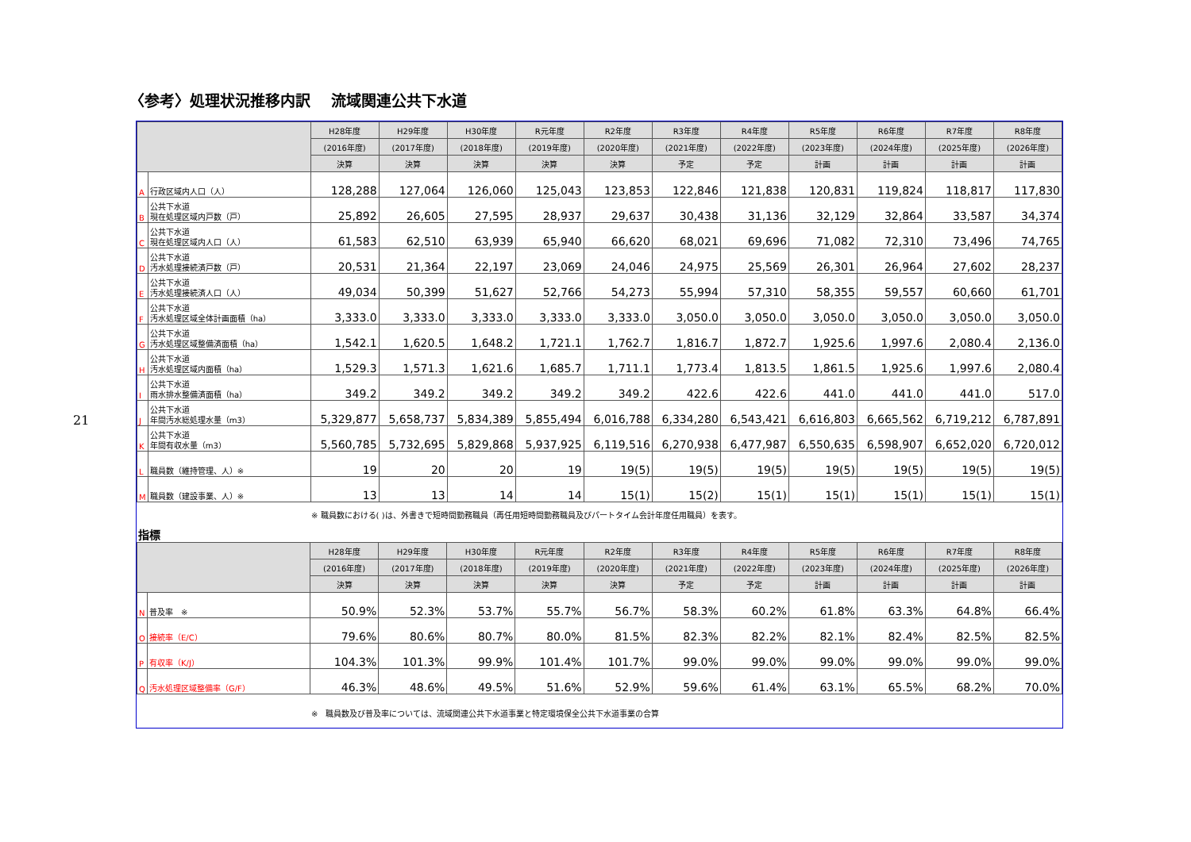21
〈参考〉処理状況推移内訳　 流域関連公共下水道
| | | H28年度 | H29年度 | H30年度 | R元年度 | R2年度 | R3年度 | R4年度 | R5年度 | R6年度 | R7年度 | R8年度 |
| --- | --- | --- | --- | --- | --- | --- | --- | --- | --- | --- | --- | --- |
| | | (2016年度) | (2017年度) | (2018年度) | (2019年度) | (2020年度) | (2021年度) | (2022年度) | (2023年度) | (2024年度) | (2025年度) | (2026年度) |
| | | 決算 | 決算 | 決算 | 決算 | 決算 | 予定 | 予定 | 計画 | 計画 | 計画 | 計画 |
| A | 行政区域内人口（人） | 128,288 | 127,064 | 126,060 | 125,043 | 123,853 | 122,846 | 121,838 | 120,831 | 119,824 | 118,817 | 117,830 |
| B | 公共下水道 現在処理区域内戸数（戸） | 25,892 | 26,605 | 27,595 | 28,937 | 29,637 | 30,438 | 31,136 | 32,129 | 32,864 | 33,587 | 34,374 |
| C | 公共下水道 現在処理区域内人口（人） | 61,583 | 62,510 | 63,939 | 65,940 | 66,620 | 68,021 | 69,696 | 71,082 | 72,310 | 73,496 | 74,765 |
| D | 公共下水道 汚水処理接続済戸数（戸） | 20,531 | 21,364 | 22,197 | 23,069 | 24,046 | 24,975 | 25,569 | 26,301 | 26,964 | 27,602 | 28,237 |
| E | 公共下水道 汚水処理接続済人口（人） | 49,034 | 50,399 | 51,627 | 52,766 | 54,273 | 55,994 | 57,310 | 58,355 | 59,557 | 60,660 | 61,701 |
| F | 公共下水道 汚水処理区域全体計画面積（ha） | 3,333.0 | 3,333.0 | 3,333.0 | 3,333.0 | 3,333.0 | 3,050.0 | 3,050.0 | 3,050.0 | 3,050.0 | 3,050.0 | 3,050.0 |
| G | 公共下水道 汚水処理区域整備済面積（ha） | 1,542.1 | 1,620.5 | 1,648.2 | 1,721.1 | 1,762.7 | 1,816.7 | 1,872.7 | 1,925.6 | 1,997.6 | 2,080.4 | 2,136.0 |
| H | 公共下水道 汚水処理区域内面積（ha） | 1,529.3 | 1,571.3 | 1,621.6 | 1,685.7 | 1,711.1 | 1,773.4 | 1,813.5 | 1,861.5 | 1,925.6 | 1,997.6 | 2,080.4 |
| I | 公共下水道 雨水排水整備済面積（ha） | 349.2 | 349.2 | 349.2 | 349.2 | 349.2 | 422.6 | 422.6 | 441.0 | 441.0 | 441.0 | 517.0 |
| J | 公共下水道 年間汚水総処理水量（m3） | 5,329,877 | 5,658,737 | 5,834,389 | 5,855,494 | 6,016,788 | 6,334,280 | 6,543,421 | 6,616,803 | 6,665,562 | 6,719,212 | 6,787,891 |
| K | 公共下水道 年間有収水量（m3） | 5,560,785 | 5,732,695 | 5,829,868 | 5,937,925 | 6,119,516 | 6,270,938 | 6,477,987 | 6,550,635 | 6,598,907 | 6,652,020 | 6,720,012 |
| L | 職員数（維持管理、人）※ | 19 | 20 | 20 | 19 | 19(5) | 19(5) | 19(5) | 19(5) | 19(5) | 19(5) | 19(5) |
| M | 職員数（建設事業、人）※ | 13 | 13 | 14 | 14 | 15(1) | 15(2) | 15(1) | 15(1) | 15(1) | 15(1) | 15(1) |
※ 職員数における( )は、外書きで短時間勤務職員（再任用短時間勤務職員及びパートタイム会計年度任用職員）を表す。
指標
| | | H28年度 | H29年度 | H30年度 | R元年度 | R2年度 | R3年度 | R4年度 | R5年度 | R6年度 | R7年度 | R8年度 |
| --- | --- | --- | --- | --- | --- | --- | --- | --- | --- | --- | --- | --- |
| | | (2016年度) | (2017年度) | (2018年度) | (2019年度) | (2020年度) | (2021年度) | (2022年度) | (2023年度) | (2024年度) | (2025年度) | (2026年度) |
| | | 決算 | 決算 | 決算 | 決算 | 決算 | 予定 | 予定 | 計画 | 計画 | 計画 | 計画 |
| N | 普及率 ※ | 50.9% | 52.3% | 53.7% | 55.7% | 56.7% | 58.3% | 60.2% | 61.8% | 63.3% | 64.8% | 66.4% |
| O | 接続率（E/C） | 79.6% | 80.6% | 80.7% | 80.0% | 81.5% | 82.3% | 82.2% | 82.1% | 82.4% | 82.5% | 82.5% |
| P | 有収率（K/J） | 104.3% | 101.3% | 99.9% | 101.4% | 101.7% | 99.0% | 99.0% | 99.0% | 99.0% | 99.0% | 99.0% |
| Q | 汚水処理区域整備率（G/F） | 46.3% | 48.6% | 49.5% | 51.6% | 52.9% | 59.6% | 61.4% | 63.1% | 65.5% | 68.2% | 70.0% |
※　職員数及び普及率については、流域関連公共下水道事業と特定環境保全公共下水道事業の合算